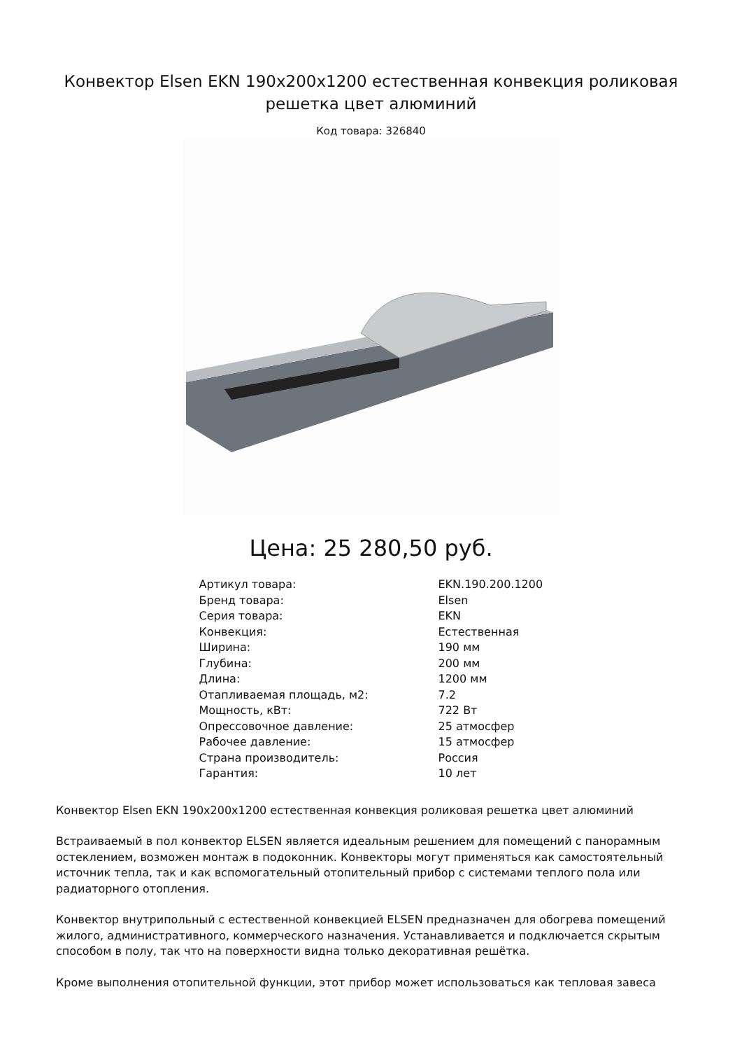Конвектор Elsen EKN 190x200x1200 естественная конвекция роликовая решетка цвет алюминий
Код товара: 326840
Цена: 25 280,50 руб.
| Артикул товара: | EKN.190.200.1200 |
| Бренд товара: | Elsen |
| Серия товара: | EKN |
| Конвекция: | Естественная |
| Ширина: | 190 мм |
| Глубина: | 200 мм |
| Длина: | 1200 мм |
| Отапливаемая площадь, м2: | 7.2 |
| Мощность, кВт: | 722 Вт |
| Опрессовочное давление: | 25 атмосфер |
| Рабочее давление: | 15 атмосфер |
| Страна производитель: | Россия |
| Гарантия: | 10 лет |
Конвектор Elsen EKN 190x200x1200 естественная конвекция роликовая решетка цвет алюминий
Встраиваемый в пол конвектор ELSEN является идеальным решением для помещений с панорамным остеклением, возможен монтаж в подоконник. Конвекторы могут применяться как самостоятельный источник тепла, так и как вспомогательный отопительный прибор с системами теплого пола или радиаторного отопления.
Конвектор внутрипольный с естественной конвекцией ELSEN предназначен для обогрева помещений жилого, административного, коммерческого назначения. Устанавливается и подключается скрытым способом в полу, так что на поверхности видна только декоративная решётка.
Кроме выполнения отопительной функции, этот прибор может использоваться как тепловая завеса